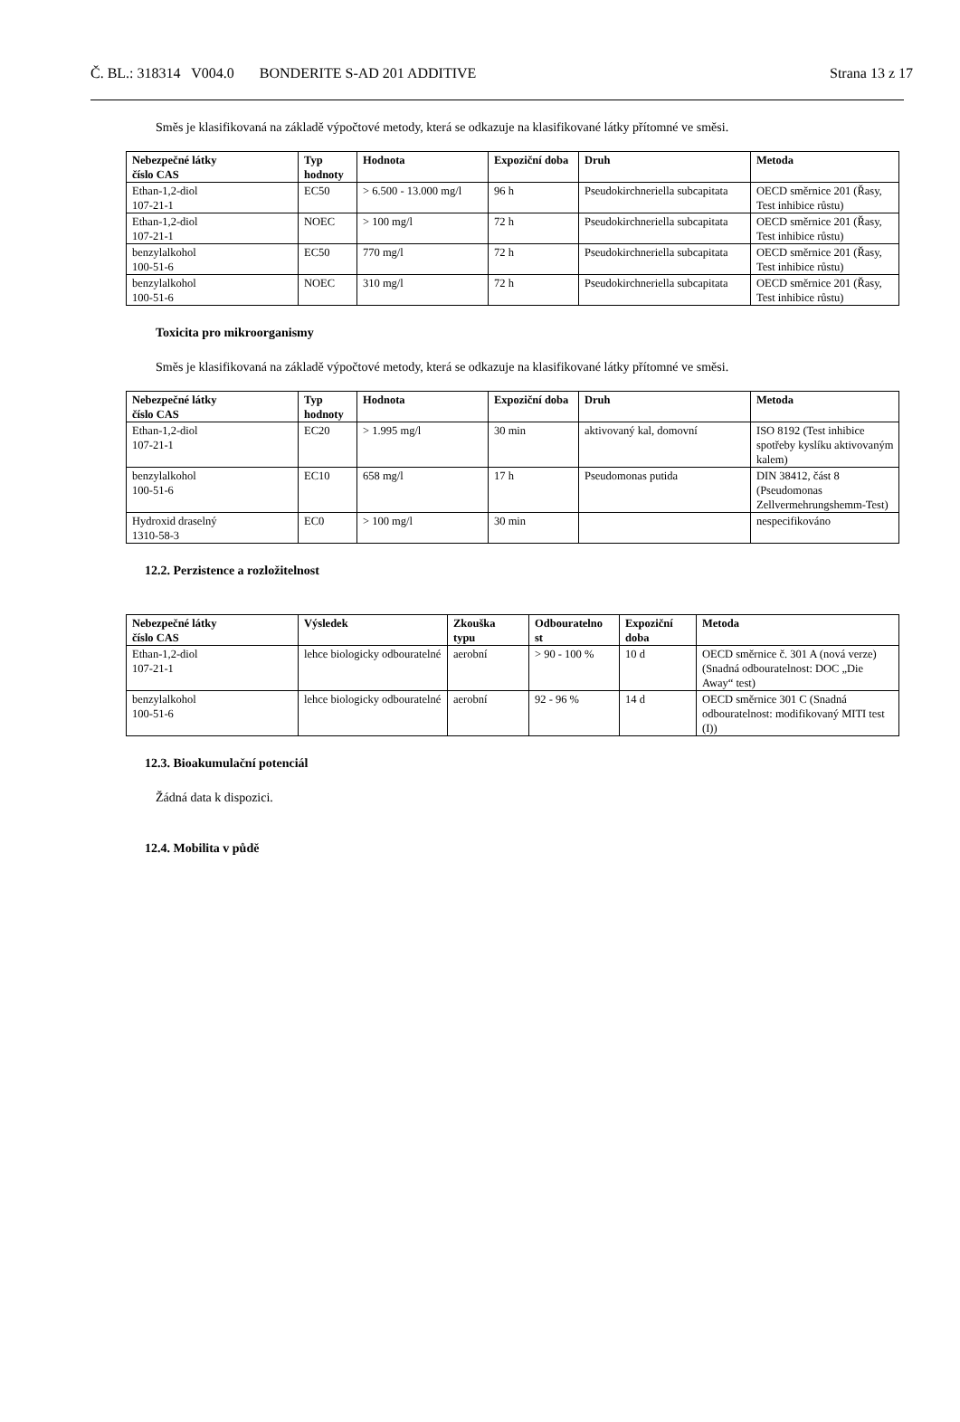Č. BL.: 318314 V004.0 BONDERITE S-AD 201 ADDITIVE Strana 13 z 17
Směs je klasifikovaná na základě výpočtové metody, která se odkazuje na klasifikované látky přítomné ve směsi.
| Nebezpečné látky číslo CAS | Typ hodnoty | Hodnota | Expoziční doba | Druh | Metoda |
| --- | --- | --- | --- | --- | --- |
| Ethan-1,2-diol 107-21-1 | EC50 | > 6.500 - 13.000 mg/l | 96 h | Pseudokirchneriella subcapitata | OECD směrnice 201 (Řasy, Test inhibice růstu) |
| Ethan-1,2-diol 107-21-1 | NOEC | > 100 mg/l | 72 h | Pseudokirchneriella subcapitata | OECD směrnice 201 (Řasy, Test inhibice růstu) |
| benzylalkohol 100-51-6 | EC50 | 770 mg/l | 72 h | Pseudokirchneriella subcapitata | OECD směrnice 201 (Řasy, Test inhibice růstu) |
| benzylalkohol 100-51-6 | NOEC | 310 mg/l | 72 h | Pseudokirchneriella subcapitata | OECD směrnice 201 (Řasy, Test inhibice růstu) |
Toxicita pro mikroorganismy
Směs je klasifikovaná na základě výpočtové metody, která se odkazuje na klasifikované látky přítomné ve směsi.
| Nebezpečné látky číslo CAS | Typ hodnoty | Hodnota | Expoziční doba | Druh | Metoda |
| --- | --- | --- | --- | --- | --- |
| Ethan-1,2-diol 107-21-1 | EC20 | > 1.995 mg/l | 30 min | aktivovaný kal, domovní | ISO 8192 (Test inhibice spotřeby kyslíku aktivovaným kalem) |
| benzylalkohol 100-51-6 | EC10 | 658 mg/l | 17 h | Pseudomonas putida | DIN 38412, část 8 (Pseudomonas Zellvermehrungshemm-Test) |
| Hydroxid draselný 1310-58-3 | EC0 | > 100 mg/l | 30 min | | nespecifikováno |
12.2. Perzistence a rozložitelnost
| Nebezpečné látky číslo CAS | Výsledek | Zkouška typu | Odbouratelno st | Expoziční doba | Metoda |
| --- | --- | --- | --- | --- | --- |
| Ethan-1,2-diol 107-21-1 | lehce biologicky odbouratelné | aerobní | > 90 - 100 % | 10 d | OECD směrnice č. 301 A (nová verze) (Snadná odbouratelnost: DOC „Die Away“ test) |
| benzylalkohol 100-51-6 | lehce biologicky odbouratelné | aerobní | 92 - 96 % | 14 d | OECD směrnice 301 C (Snadná odbouratelnost: modifikovaný MITI test (I)) |
12.3. Bioakumulační potenciál
Žádná data k dispozici.
12.4. Mobilita v půdě